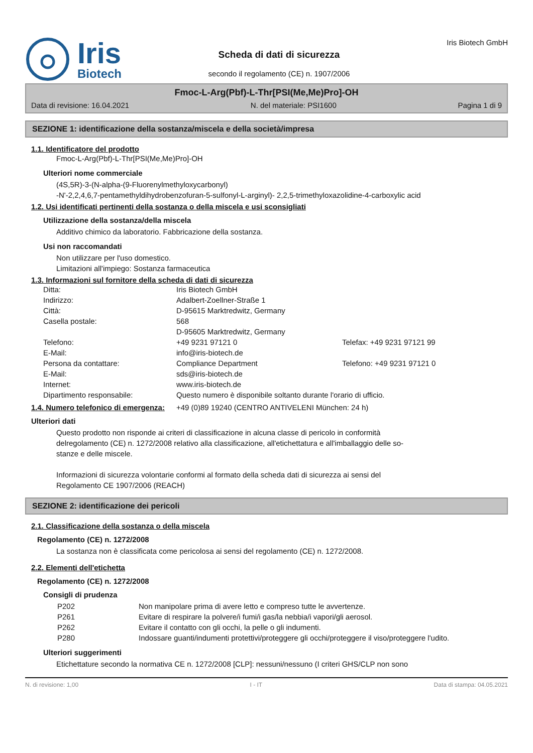Iris
Biotech
Scheda di dati di sicurezza
secondo il regolamento (CE) n. 1907/2006
Iris Biotech GmbH
Fmoc-L-Arg(Pbf)-L-Thr[PSI(Me,Me)Pro]-OH
Data di revisione: 16.04.2021 N. del materiale: PSI1600 Pagina 1 di 9
SEZIONE 1: identificazione della sostanza/miscela e della società/impresa
1.1. Identificatore del prodotto
Fmoc-L-Arg(Pbf)-L-Thr[PSI(Me,Me)Pro]-OH
Ulteriori nome commerciale
(4S,5R)-3-(N-alpha-(9-Fluorenylmethyloxycarbonyl)
-N'-2,2,4,6,7-pentamethyldihydrobenzofuran-5-sulfonyl-L-arginyl)- 2,2,5-trimethyloxazolidine-4-carboxylic acid
1.2. Usi identificati pertinenti della sostanza o della miscela e usi sconsigliati
Utilizzazione della sostanza/della miscela
Additivo chimico da laboratorio. Fabbricazione della sostanza.
Usi non raccomandati
Non utilizzare per l'uso domestico.
Limitazioni all'impiego: Sostanza farmaceutica
1.3. Informazioni sul fornitore della scheda di dati di sicurezza
| Ditta: | Iris Biotech GmbH | |
| Indirizzo: | Adalbert-Zoellner-Straße 1 | |
| Città: | D-95615 Marktredwitz, Germany | |
| Casella postale: | 568 D-95605 Marktredwitz, Germany | |
| Telefono: | +49 9231 97121 0 | Telefax: +49 9231 97121 99 |
| E-Mail: | info@iris-biotech.de | |
| Persona da contattare: | Compliance Department | Telefono: +49 9231 97121 0 |
| E-Mail: | sds@iris-biotech.de | |
| Internet: | www.iris-biotech.de | |
| Dipartimento responsabile: | Questo numero è disponibile soltanto durante l'orario di ufficio. | |
1.4. Numero telefonico di emergenza:
+49 (0)89 19240 (CENTRO ANTIVELENI München: 24 h)
Ulteriori dati
Questo prodotto non risponde ai criteri di classificazione in alcuna classe di pericolo in conformità delregolamento (CE) n. 1272/2008 relativo alla classificazione, all'etichettatura e all'imballaggio delle so-stanze e delle miscele.
Informazioni di sicurezza volontarie conformi al formato della scheda dati di sicurezza ai sensi del Regolamento CE 1907/2006 (REACH)
SEZIONE 2: identificazione dei pericoli
2.1. Classificazione della sostanza o della miscela
Regolamento (CE) n. 1272/2008
La sostanza non è classificata come pericolosa ai sensi del regolamento (CE) n. 1272/2008.
2.2. Elementi dell'etichetta
Regolamento (CE) n. 1272/2008
Consigli di prudenza
| P202 | Non manipolare prima di avere letto e compreso tutte le avvertenze. |
| P261 | Evitare di respirare la polvere/i fumi/i gas/la nebbia/i vapori/gli aerosol. |
| P262 | Evitare il contatto con gli occhi, la pelle o gli indumenti. |
| P280 | Indossare guanti/indumenti protettivi/proteggere gli occhi/proteggere il viso/proteggere l'udito. |
Ulteriori suggerimenti
Etichettature secondo la normativa CE n. 1272/2008 [CLP]: nessuni/nessuno (I criteri GHS/CLP non sono
N. di revisione: 1,00 I - IT Data di stampa: 04.05.2021